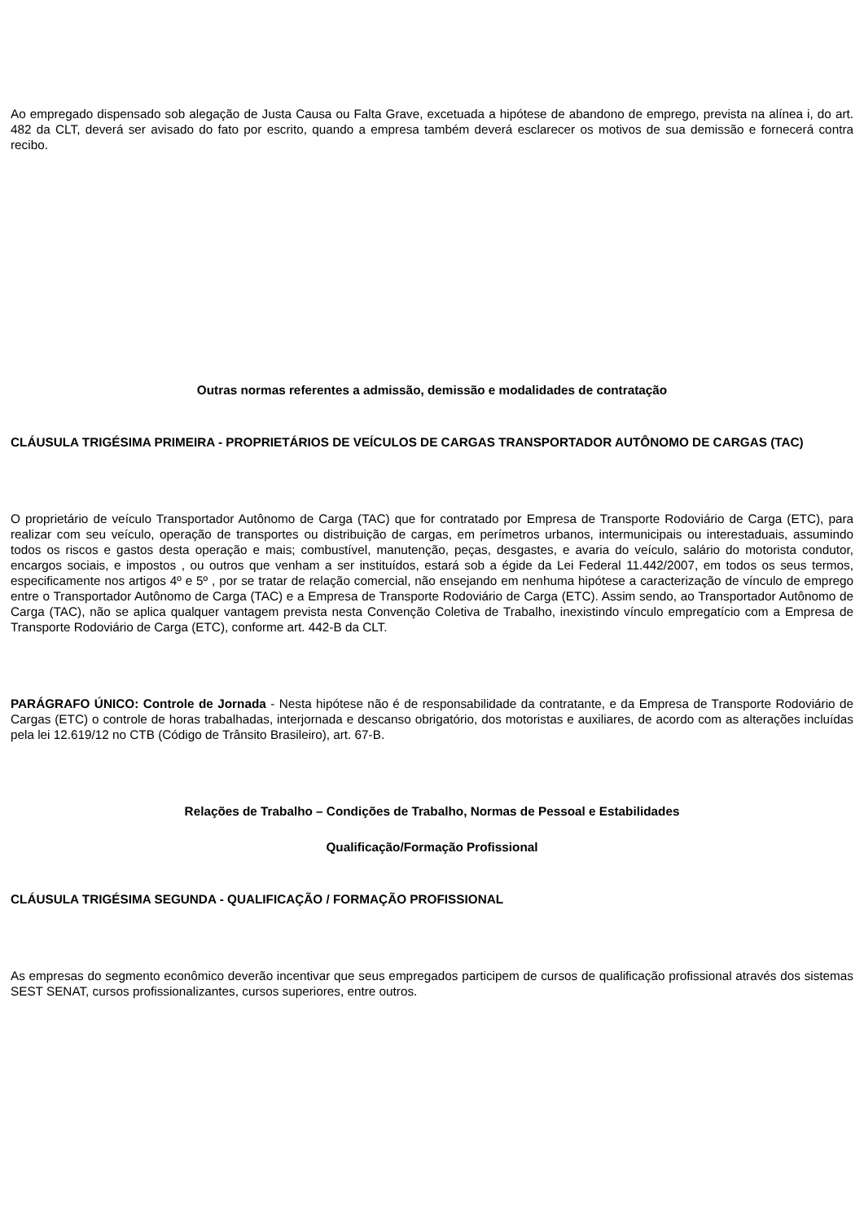Ao empregado dispensado sob alegação de Justa Causa ou Falta Grave, excetuada a hipótese de abandono de emprego, prevista na alínea i, do art. 482 da CLT, deverá ser avisado do fato por escrito, quando a empresa também deverá esclarecer os motivos de sua demissão e fornecerá contra recibo.
Outras normas referentes a admissão, demissão e modalidades de contratação
CLÁUSULA TRIGÉSIMA PRIMEIRA - PROPRIETÁRIOS DE VEÍCULOS DE CARGAS TRANSPORTADOR AUTÔNOMO DE CARGAS (TAC)
O proprietário de veículo Transportador Autônomo de Carga (TAC) que for contratado por Empresa de Transporte Rodoviário de Carga (ETC), para realizar com seu veículo, operação de transportes ou distribuição de cargas, em perímetros urbanos, intermunicipais ou interestaduais, assumindo todos os riscos e gastos desta operação e mais; combustível, manutenção, peças, desgastes, e avaria do veículo, salário do motorista condutor, encargos sociais, e impostos , ou outros que venham a ser instituídos, estará sob a égide da Lei Federal 11.442/2007, em todos os seus termos, especificamente nos artigos 4º e 5º , por se tratar de relação comercial, não ensejando em nenhuma hipótese a caracterização de vínculo de emprego entre o Transportador Autônomo de Carga (TAC) e a Empresa de Transporte Rodoviário de Carga (ETC). Assim sendo, ao Transportador Autônomo de Carga (TAC), não se aplica qualquer vantagem prevista nesta Convenção Coletiva de Trabalho, inexistindo vínculo empregatício com a Empresa de Transporte Rodoviário de Carga (ETC), conforme art. 442-B da CLT.
PARÁGRAFO ÚNICO: Controle de Jornada - Nesta hipótese não é de responsabilidade da contratante, e da Empresa de Transporte Rodoviário de Cargas (ETC) o controle de horas trabalhadas, interjornada e descanso obrigatório, dos motoristas e auxiliares, de acordo com as alterações incluídas pela lei 12.619/12 no CTB (Código de Trânsito Brasileiro), art. 67-B.
Relações de Trabalho – Condições de Trabalho, Normas de Pessoal e Estabilidades
Qualificação/Formação Profissional
CLÁUSULA TRIGÉSIMA SEGUNDA - QUALIFICAÇÃO / FORMAÇÃO PROFISSIONAL
As empresas do segmento econômico deverão incentivar que seus empregados participem de cursos de qualificação profissional através dos sistemas SEST SENAT, cursos profissionalizantes, cursos superiores, entre outros.